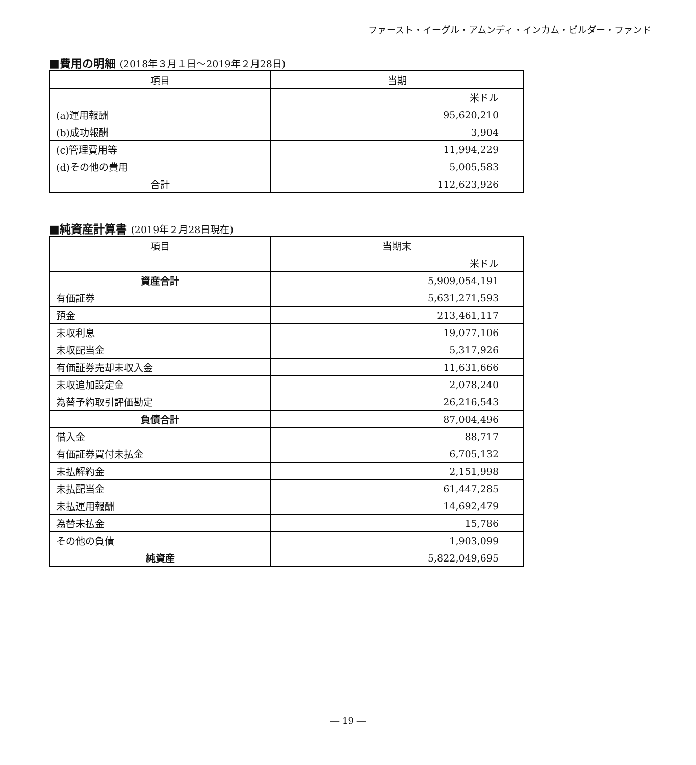ファースト・イーグル・アムンディ・インカム・ビルダー・ファンド
■費用の明細 (2018年３月１日～2019年２月28日)
| 項目 | 当期 |
| --- | --- |
| | 米ドル |
| (a)運用報酬 | 95,620,210 |
| (b)成功報酬 | 3,904 |
| (c)管理費用等 | 11,994,229 |
| (d)その他の費用 | 5,005,583 |
| 合計 | 112,623,926 |
■純資産計算書 (2019年２月28日現在)
| 項目 | 当期末 |
| --- | --- |
| | 米ドル |
| 資産合計 | 5,909,054,191 |
| 有価証券 | 5,631,271,593 |
| 預金 | 213,461,117 |
| 未収利息 | 19,077,106 |
| 未収配当金 | 5,317,926 |
| 有価証券売却未収入金 | 11,631,666 |
| 未収追加設定金 | 2,078,240 |
| 為替予約取引評価勘定 | 26,216,543 |
| 負債合計 | 87,004,496 |
| 借入金 | 88,717 |
| 有価証券買付未払金 | 6,705,132 |
| 未払解約金 | 2,151,998 |
| 未払配当金 | 61,447,285 |
| 未払運用報酬 | 14,692,479 |
| 為替未払金 | 15,786 |
| その他の負債 | 1,903,099 |
| 純資産 | 5,822,049,695 |
― 19 ―